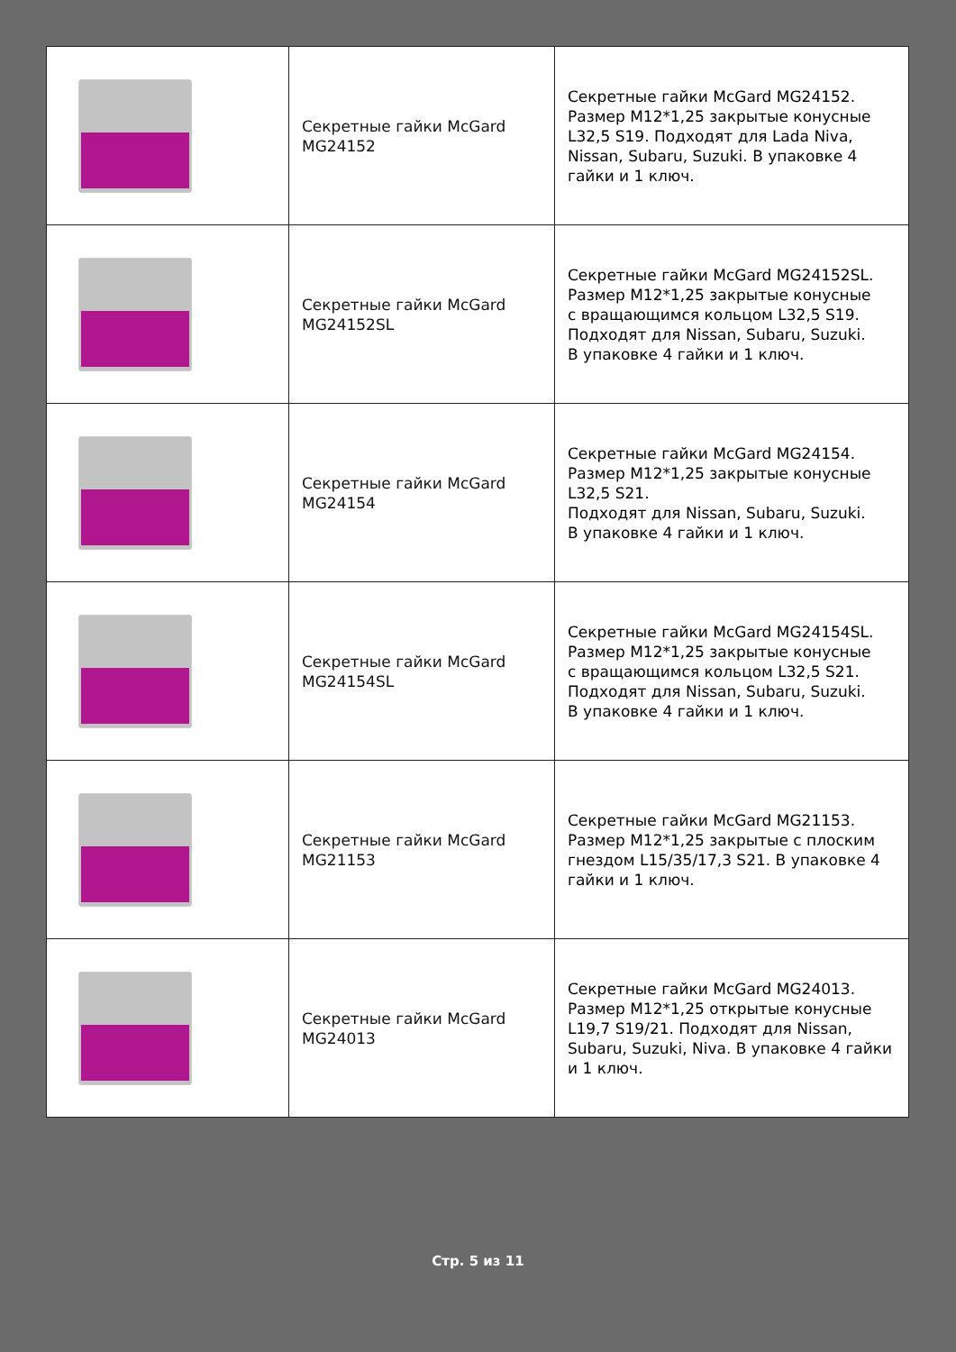| | Секретные гайки McGard MG24152 | Секретные гайки McGard MG24152. Размер M12*1,25 закрытые конусные L32,5 S19. Подходят для Lada Niva, Nissan, Subaru, Suzuki. В упаковке 4 гайки и 1 ключ. |
| | Секретные гайки McGard MG24152SL | Секретные гайки McGard MG24152SL. Размер M12*1,25 закрытые конусные с вращающимся кольцом L32,5 S19. Подходят для Nissan, Subaru, Suzuki. В упаковке 4 гайки и 1 ключ. |
| | Секретные гайки McGard MG24154 | Секретные гайки McGard MG24154. Размер M12*1,25 закрытые конусные L32,5 S21. Подходят для Nissan, Subaru, Suzuki. В упаковке 4 гайки и 1 ключ. |
| | Секретные гайки McGard MG24154SL | Секретные гайки McGard MG24154SL. Размер M12*1,25 закрытые конусные с вращающимся кольцом L32,5 S21. Подходят для Nissan, Subaru, Suzuki. В упаковке 4 гайки и 1 ключ. |
| | Секретные гайки McGard MG21153 | Секретные гайки McGard MG21153. Размер M12*1,25 закрытые с плоским гнездом L15/35/17,3 S21. В упаковке 4 гайки и 1 ключ. |
| | Секретные гайки McGard MG24013 | Секретные гайки McGard MG24013. Размер M12*1,25 открытые конусные L19,7 S19/21. Подходят для Nissan, Subaru, Suzuki, Niva. В упаковке 4 гайки и 1 ключ. |
Стр. 5 из 11